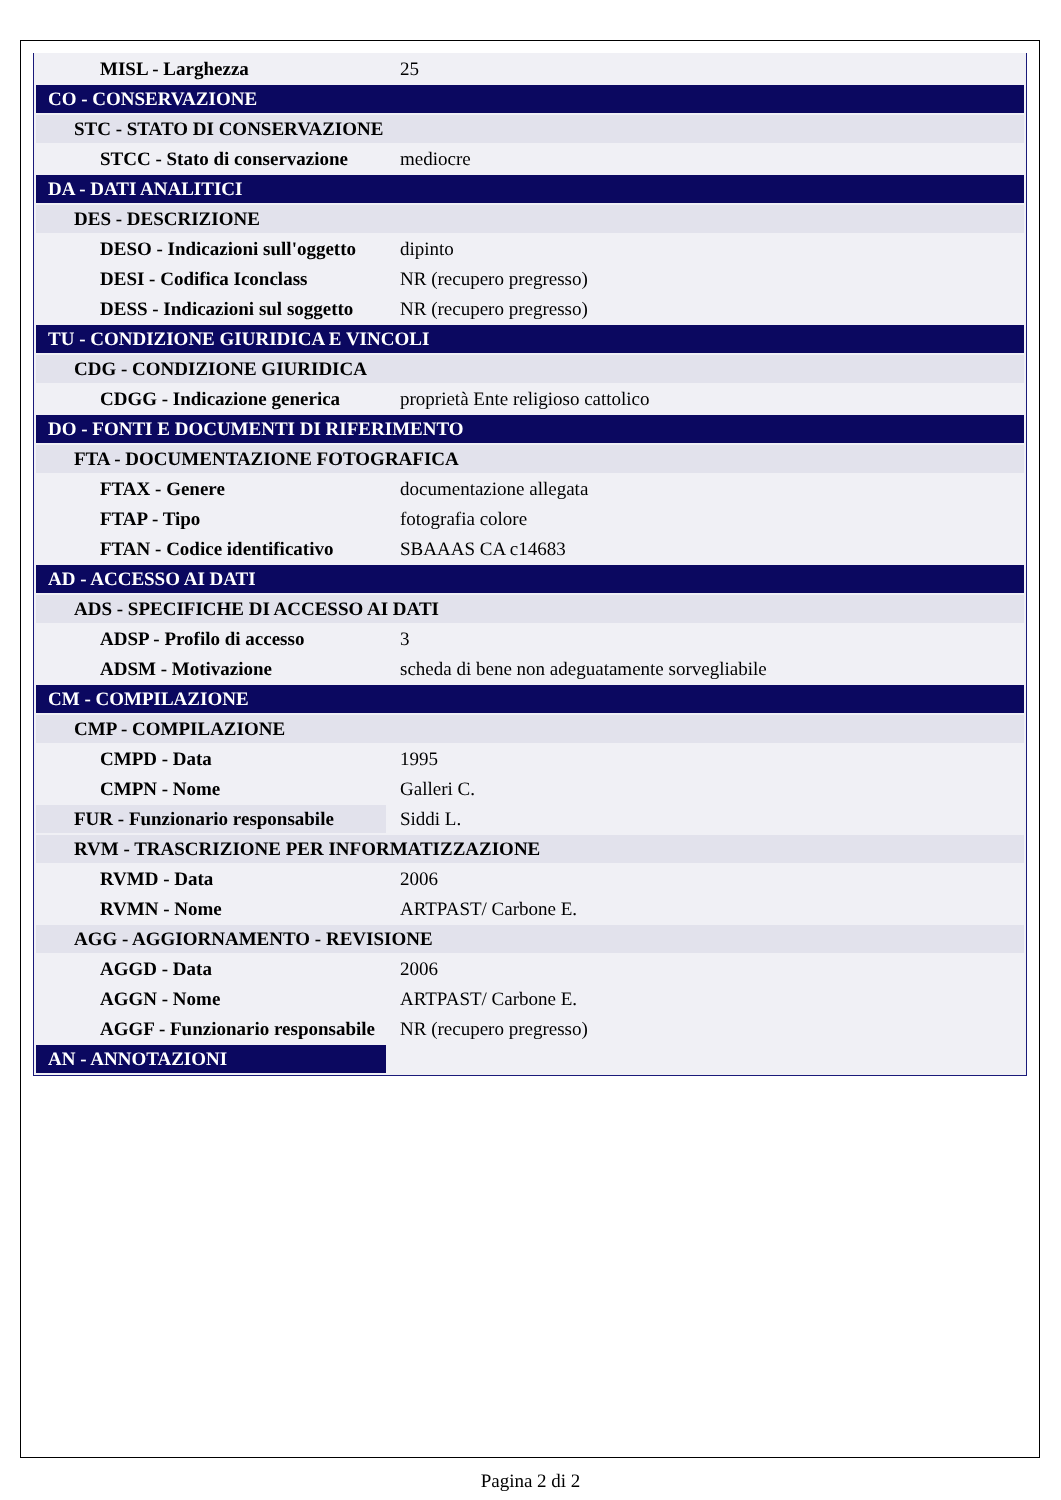| MISL - Larghezza | 25 |
| CO - CONSERVAZIONE | |
| STC - STATO DI CONSERVAZIONE | |
| STCC - Stato di conservazione | mediocre |
| DA - DATI ANALITICI | |
| DES - DESCRIZIONE | |
| DESO - Indicazioni sull'oggetto | dipinto |
| DESI - Codifica Iconclass | NR (recupero pregresso) |
| DESS - Indicazioni sul soggetto | NR (recupero pregresso) |
| TU - CONDIZIONE GIURIDICA E VINCOLI | |
| CDG - CONDIZIONE GIURIDICA | |
| CDGG - Indicazione generica | proprietà Ente religioso cattolico |
| DO - FONTI E DOCUMENTI DI RIFERIMENTO | |
| FTA - DOCUMENTAZIONE FOTOGRAFICA | |
| FTAX - Genere | documentazione allegata |
| FTAP - Tipo | fotografia colore |
| FTAN - Codice identificativo | SBAAAS CA c14683 |
| AD - ACCESSO AI DATI | |
| ADS - SPECIFICHE DI ACCESSO AI DATI | |
| ADSP - Profilo di accesso | 3 |
| ADSM - Motivazione | scheda di bene non adeguatamente sorvegliabile |
| CM - COMPILAZIONE | |
| CMP - COMPILAZIONE | |
| CMPD - Data | 1995 |
| CMPN - Nome | Galleri C. |
| FUR - Funzionario responsabile | Siddi L. |
| RVM - TRASCRIZIONE PER INFORMATIZZAZIONE | |
| RVMD - Data | 2006 |
| RVMN - Nome | ARTPAST/ Carbone E. |
| AGG - AGGIORNAMENTO - REVISIONE | |
| AGGD - Data | 2006 |
| AGGN - Nome | ARTPAST/ Carbone E. |
| AGGF - Funzionario responsabile | NR (recupero pregresso) |
| AN - ANNOTAZIONI | |
Pagina 2 di 2